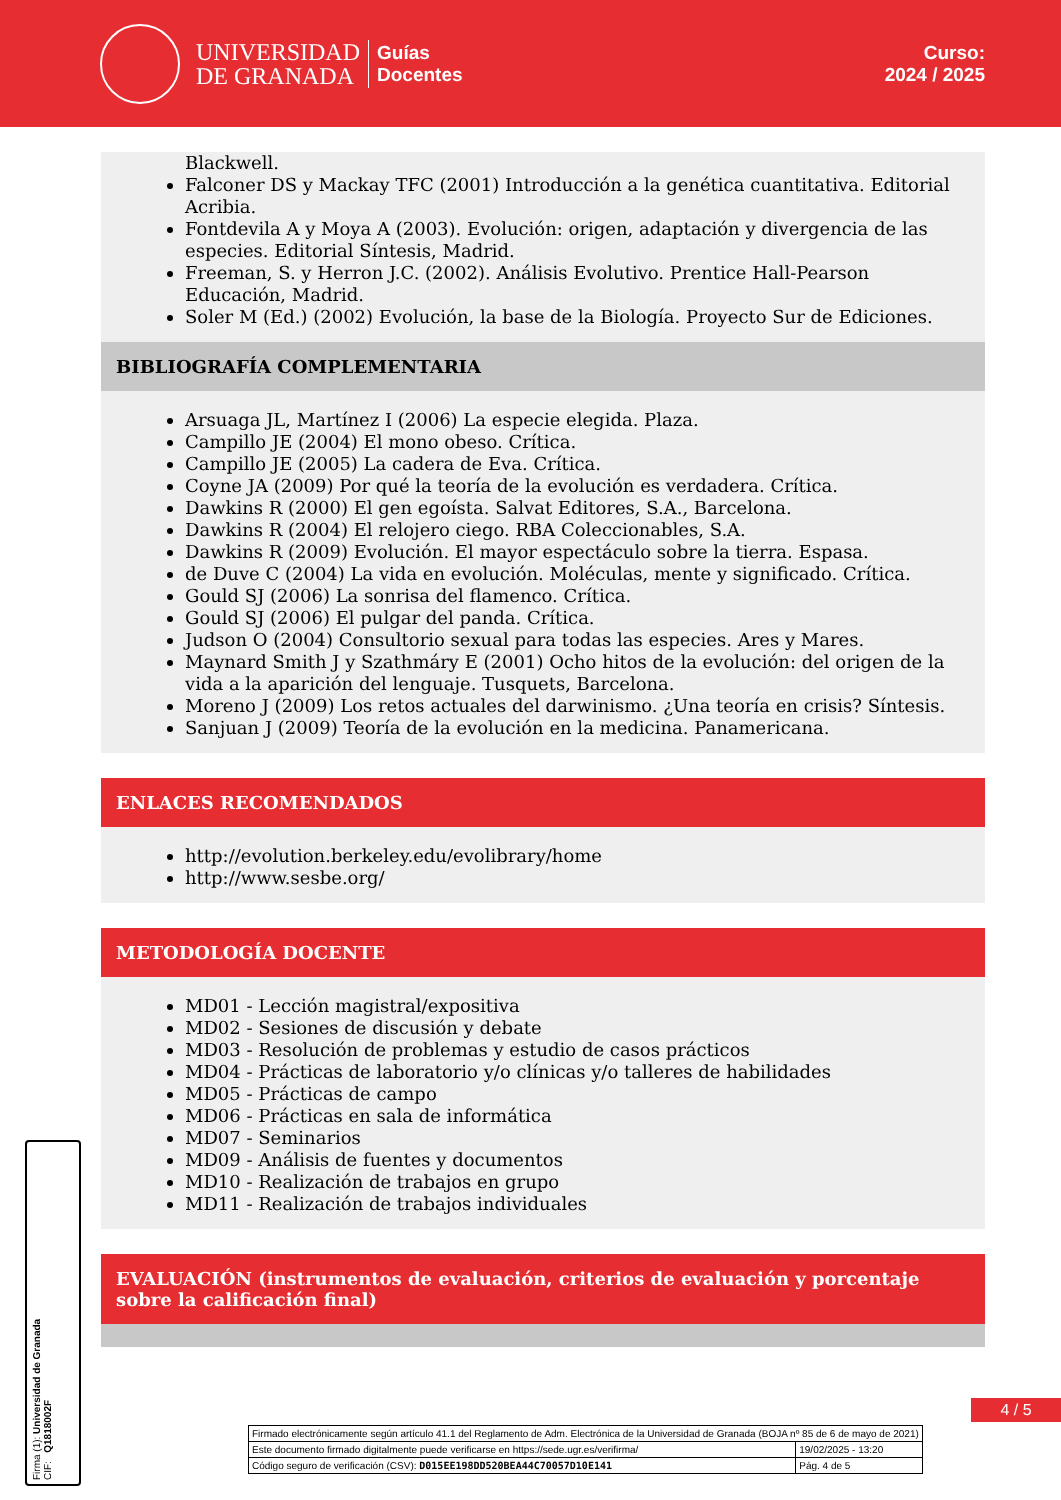UNIVERSIDAD
DE GRANADA
Guías
Docentes
Curso:
2024 / 2025
Blackwell.
Falconer DS y Mackay TFC (2001) Introducción a la genética cuantitativa. Editorial Acribia.
Fontdevila A y Moya A (2003). Evolución: origen, adaptación y divergencia de las especies. Editorial Síntesis, Madrid.
Freeman, S. y Herron J.C. (2002). Análisis Evolutivo. Prentice Hall-Pearson Educación, Madrid.
Soler M (Ed.) (2002) Evolución, la base de la Biología. Proyecto Sur de Ediciones.
BIBLIOGRAFÍA COMPLEMENTARIA
Arsuaga JL, Martínez I (2006) La especie elegida. Plaza.
Campillo JE (2004) El mono obeso. Crítica.
Campillo JE (2005) La cadera de Eva. Crítica.
Coyne JA (2009) Por qué la teoría de la evolución es verdadera. Crítica.
Dawkins R (2000) El gen egoísta. Salvat Editores, S.A., Barcelona.
Dawkins R (2004) El relojero ciego. RBA Coleccionables, S.A.
Dawkins R (2009) Evolución. El mayor espectáculo sobre la tierra. Espasa.
de Duve C (2004) La vida en evolución. Moléculas, mente y significado. Crítica.
Gould SJ (2006) La sonrisa del flamenco. Crítica.
Gould SJ (2006) El pulgar del panda. Crítica.
Judson O (2004) Consultorio sexual para todas las especies. Ares y Mares.
Maynard Smith J y Szathmáry E (2001) Ocho hitos de la evolución: del origen de la vida a la aparición del lenguaje. Tusquets, Barcelona.
Moreno J (2009) Los retos actuales del darwinismo. ¿Una teoría en crisis? Síntesis.
Sanjuan J (2009) Teoría de la evolución en la medicina. Panamericana.
ENLACES RECOMENDADOS
http://evolution.berkeley.edu/evolibrary/home
http://www.sesbe.org/
METODOLOGÍA DOCENTE
MD01 - Lección magistral/expositiva
MD02 - Sesiones de discusión y debate
MD03 - Resolución de problemas y estudio de casos prácticos
MD04 - Prácticas de laboratorio y/o clínicas y/o talleres de habilidades
MD05 - Prácticas de campo
MD06 - Prácticas en sala de informática
MD07 - Seminarios
MD09 - Análisis de fuentes y documentos
MD10 - Realización de trabajos en grupo
MD11 - Realización de trabajos individuales
EVALUACIÓN (instrumentos de evaluación, criterios de evaluación y porcentaje sobre la calificación final)
Firma (1): Universidad de Granada
CIF: Q1818002F
4 / 5
| Firmado electrónicamente según artículo 41.1 del Reglamento de Adm. Electrónica de la Universidad de Granada (BOJA nº 85 de 6 de mayo de 2021) | |
| Este documento firmado digitalmente puede verificarse en https://sede.ugr.es/verifirma/ | 19/02/2025 - 13:20 |
| Código seguro de verificación (CSV): D015EE198DD520BEA44C70057D10E141 | Pág. 4 de 5 |